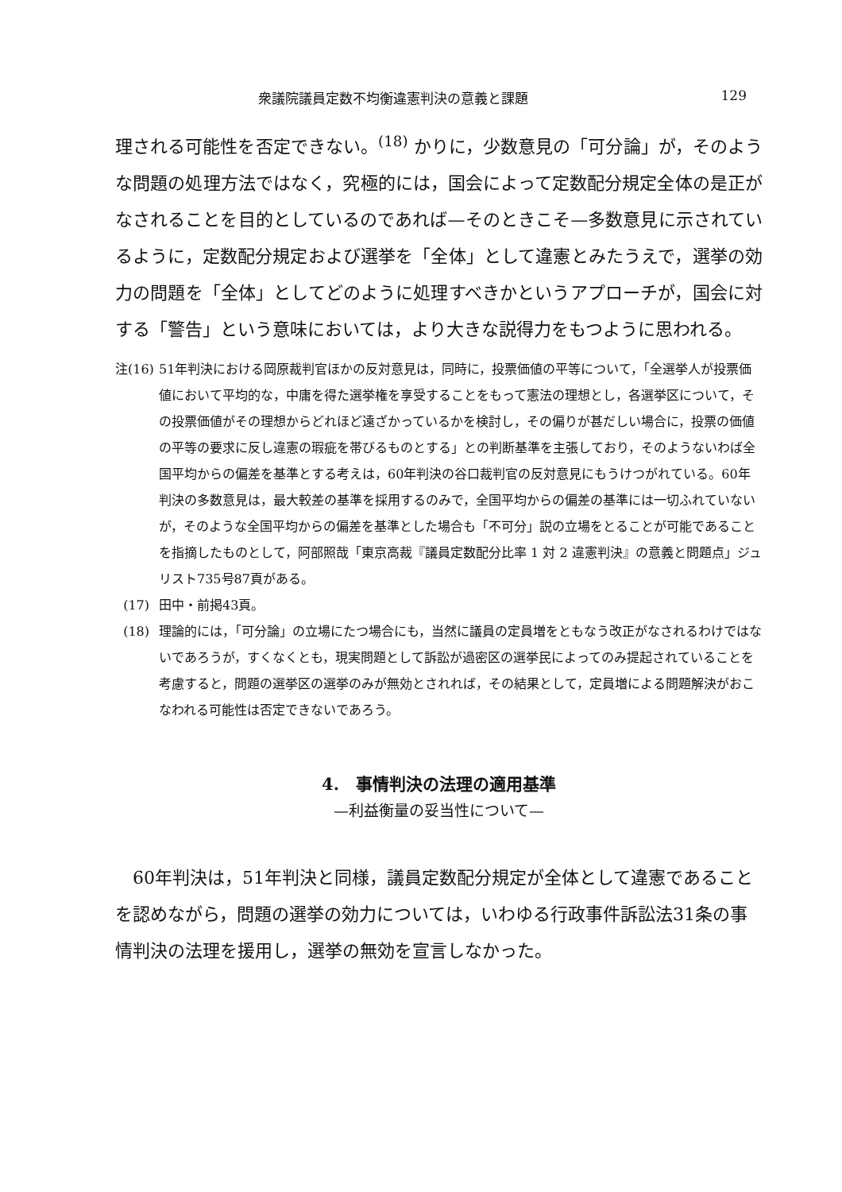衆議院議員定数不均衡違憲判決の意義と課題 129
理される可能性を否定できない。<sup>(18)</sup> かりに，少数意見の「可分論」が，そのような問題の処理方法ではなく，究極的には，国会によって定数配分規定全体の是正がなされることを目的としているのであれば—そのときこそ—多数意見に示されているように，定数配分規定および選挙を「全体」として違憲とみたうえで，選挙の効力の問題を「全体」としてどのように処理すべきかというアプローチが，国会に対する「警告」という意味においては，より大きな説得力をもつように思われる。
注(16) 51年判決における岡原裁判官ほかの反対意見は，同時に，投票価値の平等について，「全選挙人が投票価値において平均的な，中庸を得た選挙権を享受することをもって憲法の理想とし，各選挙区について，その投票価値がその理想からどれほど遠ざかっているかを検討し，その偏りが甚だしい場合に，投票の価値の平等の要求に反し違憲の瑕疵を帯びるものとする」との判断基準を主張しており，そのようないわば全国平均からの偏差を基準とする考えは，60年判決の谷口裁判官の反対意見にもうけつがれている。60年判決の多数意見は，最大較差の基準を採用するのみで，全国平均からの偏差の基準には一切ふれていないが，そのような全国平均からの偏差を基準とした場合も「不可分」説の立場をとることが可能であることを指摘したものとして，阿部照哉「東京高裁『議員定数配分比率 1 対 2 違憲判決』の意義と問題点」ジュリスト735号87頁がある。
(17) 田中・前掲43頁。
(18) 理論的には，「可分論」の立場にたつ場合にも，当然に議員の定員増をともなう改正がなされるわけではないであろうが，すくなくとも，現実問題として訴訟が過密区の選挙民によってのみ提起されていることを考慮すると，問題の選挙区の選挙のみが無効とされれば，その結果として，定員増による問題解決がおこなわれる可能性は否定できないであろう。
4.　事情判決の法理の適用基準
—利益衡量の妥当性について—
60年判決は，51年判決と同様，議員定数配分規定が全体として違憲であることを認めながら，問題の選挙の効力については，いわゆる行政事件訴訟法31条の事情判決の法理を援用し，選挙の無効を宣言しなかった。